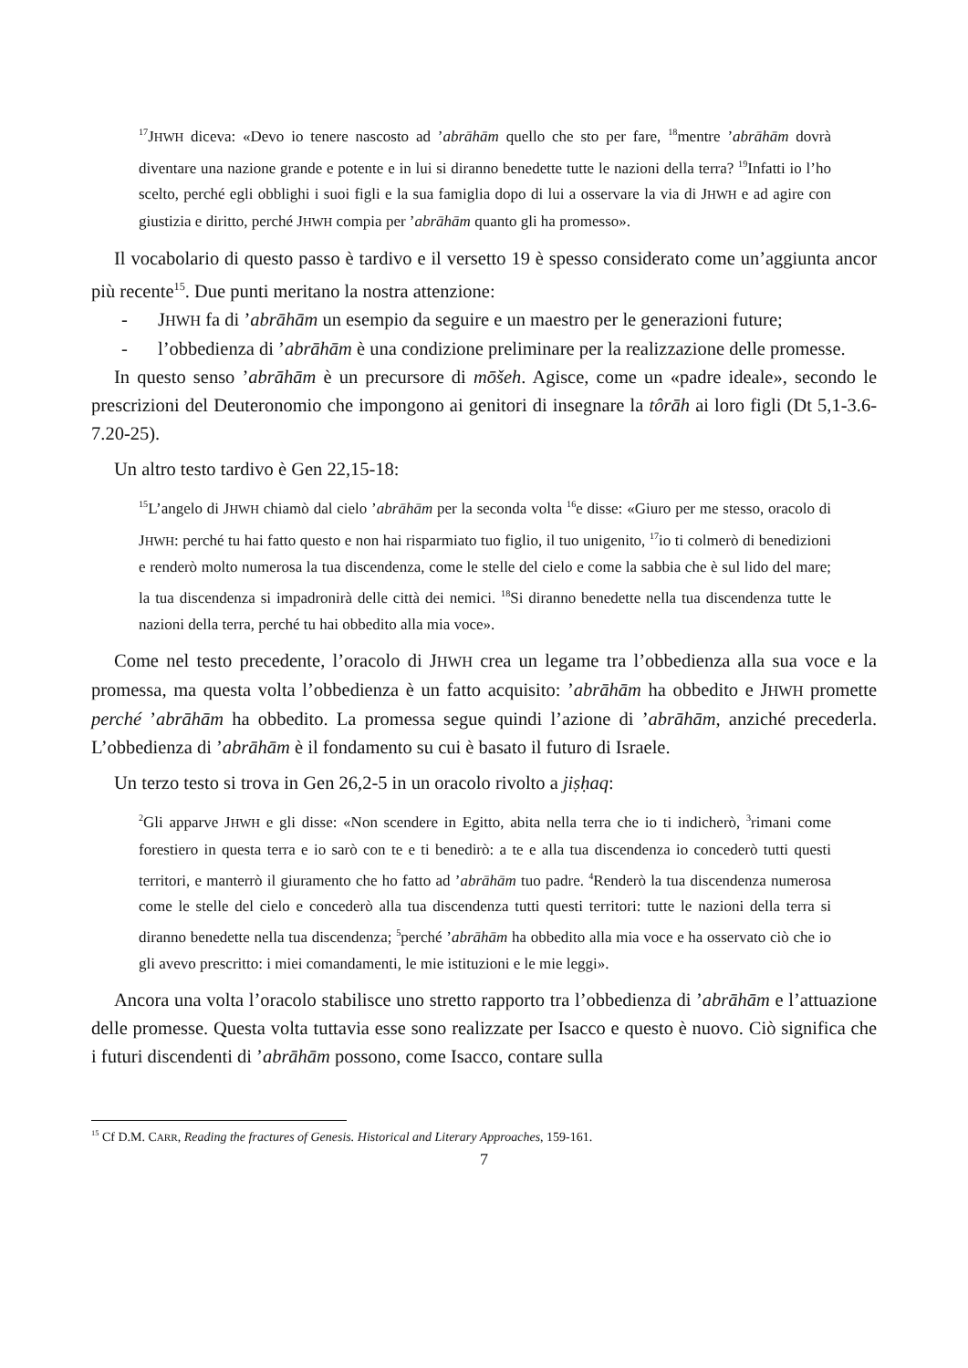<sup>17</sup> JHWH diceva: «Devo io tenere nascosto ad ’abrāhām quello che sto per fare, <sup>18</sup>mentre ’abrāhām dovrà diventare una nazione grande e potente e in lui si diranno benedette tutte le nazioni della terra? <sup>19</sup>Infatti io l’ho scelto, perché egli obblighi i suoi figli e la sua famiglia dopo di lui a osservare la via di JHWH e ad agire con giustizia e diritto, perché JHWH compia per ’abrāhām quanto gli ha promesso».
Il vocabolario di questo passo è tardivo e il versetto 19 è spesso considerato come un’aggiunta ancor più recente<sup>15</sup>. Due punti meritano la nostra attenzione:
- JHWH fa di ’abrāhām un esempio da seguire e un maestro per le generazioni future;
- l’obbedienza di ’abrāhām è una condizione preliminare per la realizzazione delle promesse.
In questo senso ’abrāhām è un precursore di mōšeh. Agisce, come un «padre ideale», secondo le prescrizioni del Deuteronomio che impongono ai genitori di insegnare la tôrāh ai loro figli (Dt 5,1-3.6-7.20-25).
Un altro testo tardivo è Gen 22,15-18:
<sup>15</sup> L’angelo di JHWH chiamò dal cielo ’abrāhām per la seconda volta <sup>16</sup>e disse: «Giuro per me stesso, oracolo di JHWH: perché tu hai fatto questo e non hai risparmiato tuo figlio, il tuo unigenito, <sup>17</sup>io ti colmerò di benedizioni e renderò molto numerosa la tua discendenza, come le stelle del cielo e come la sabbia che è sul lido del mare; la tua discendenza si impadronirà delle città dei nemici. <sup>18</sup>Si diranno benedette nella tua discendenza tutte le nazioni della terra, perché tu hai obbedito alla mia voce».
Come nel testo precedente, l’oracolo di JHWH crea un legame tra l’obbedienza alla sua voce e la promessa, ma questa volta l’obbedienza è un fatto acquisito: ’abrāhām ha obbedito e JHWH promette perché ’abrāhām ha obbedito. La promessa segue quindi l’azione di ’abrāhām, anziché precederla. L’obbedienza di ’abrāhām è il fondamento su cui è basato il futuro di Israele.
Un terzo testo si trova in Gen 26,2-5 in un oracolo rivolto a jiṣḥaq:
<sup>2</sup> Gli apparve JHWH e gli disse: «Non scendere in Egitto, abita nella terra che io ti indicherò, <sup>3</sup>rimani come forestiero in questa terra e io sarò con te e ti benedirò: a te e alla tua discendenza io concederò tutti questi territori, e manterrò il giuramento che ho fatto ad ’abrāhām tuo padre. <sup>4</sup>Renderò la tua discendenza numerosa come le stelle del cielo e concederò alla tua discendenza tutti questi territori: tutte le nazioni della terra si diranno benedette nella tua discendenza; <sup>5</sup>perché ’abrāhām ha obbedito alla mia voce e ha osservato ciò che io gli avevo prescritto: i miei comandamenti, le mie istituzioni e le mie leggi».
Ancora una volta l’oracolo stabilisce uno stretto rapporto tra l’obbedienza di ’abrāhām e l’attuazione delle promesse. Questa volta tuttavia esse sono realizzate per Isacco e questo è nuovo. Ciò significa che i futuri discendenti di ’abrāhām possono, come Isacco, contare sulla
<sup>15</sup> Cf D.M. CARR, Reading the fractures of Genesis. Historical and Literary Approaches, 159-161.
7